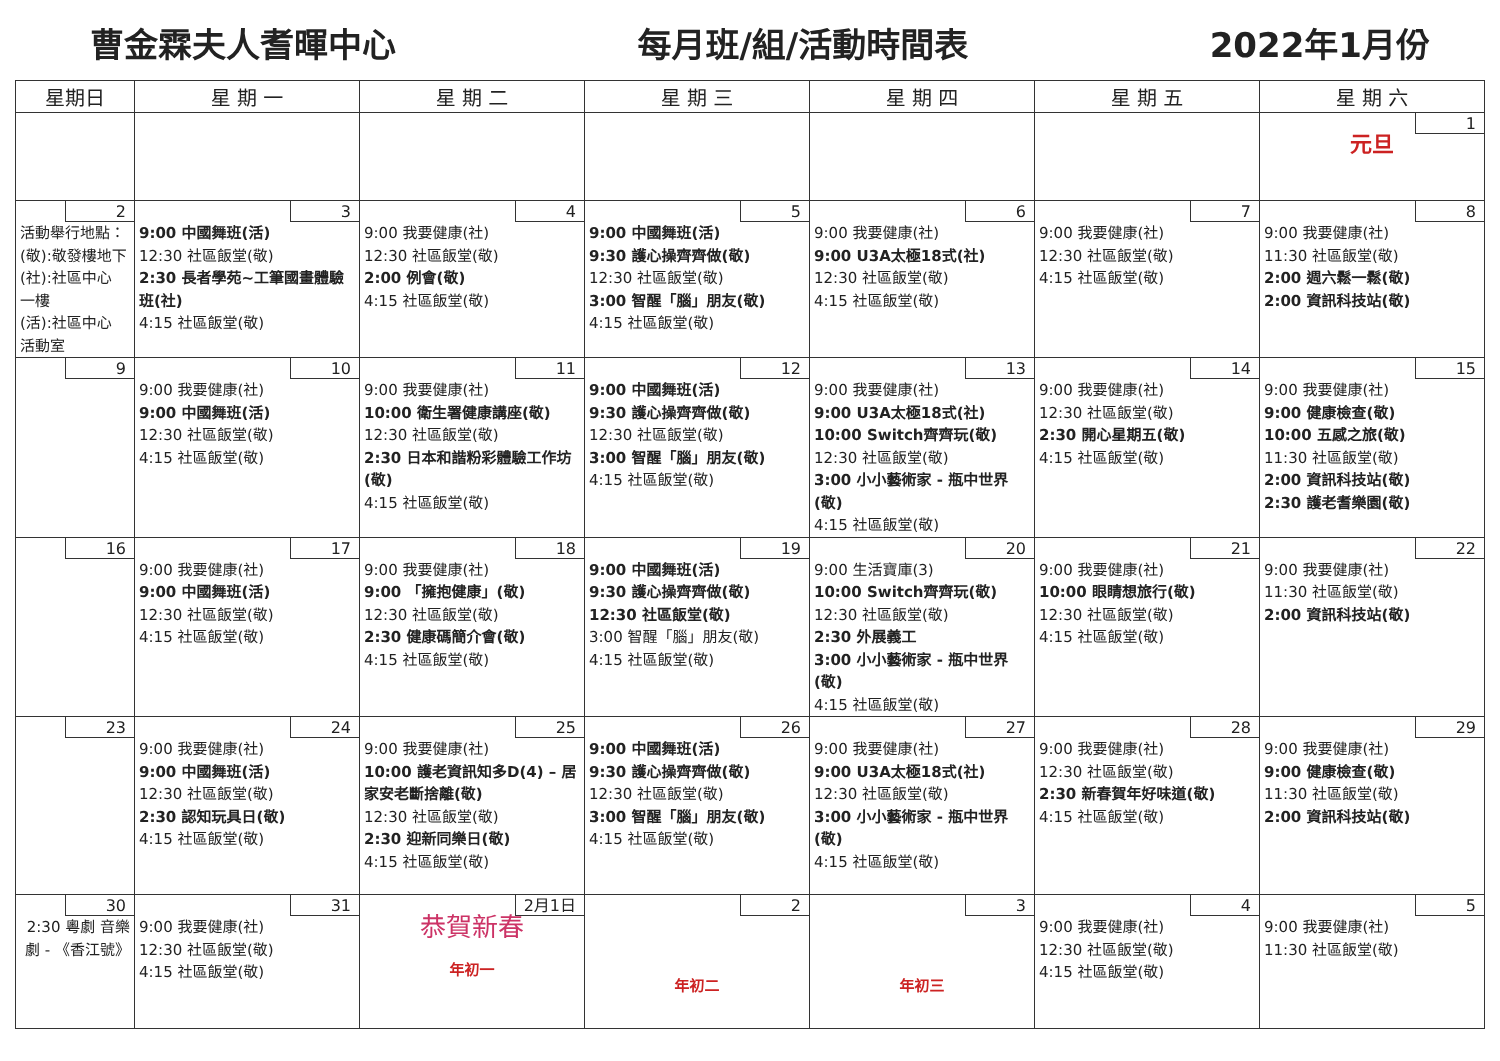曹金霖夫人耆暉中心 每月班/組/活動時間表 2022年1月份
| 星期日 | 星 期 一 | 星 期 二 | 星 期 三 | 星 期 四 | 星 期 五 | 星 期 六 |
| --- | --- | --- | --- | --- | --- | --- |
| | | | | | | 1 元旦 |
| 2 活動舉行地點： (敬):敬發樓地下 (社):社區中心 一樓 (活):社區中心 活動室 | 3 9:00 中國舞班(活) 12:30 社區飯堂(敬) 2:30 長者學苑~工筆國畫體驗班(社) 4:15 社區飯堂(敬) | 4 9:00 我要健康(社) 12:30 社區飯堂(敬) 2:00 例會(敬) 4:15 社區飯堂(敬) | 5 9:00 中國舞班(活) 9:30 護心操齊齊做(敬) 12:30 社區飯堂(敬) 3:00 智醒「腦」朋友(敬) 4:15 社區飯堂(敬) | 6 9:00 我要健康(社) 9:00 U3A太極18式(社) 12:30 社區飯堂(敬) 4:15 社區飯堂(敬) | 7 9:00 我要健康(社) 12:30 社區飯堂(敬) 4:15 社區飯堂(敬) | 8 9:00 我要健康(社) 11:30 社區飯堂(敬) 2:00 週六鬆一鬆(敬) 2:00 資訊科技站(敬) |
| 9 | 10 9:00 我要健康(社) 9:00 中國舞班(活) 12:30 社區飯堂(敬) 4:15 社區飯堂(敬) | 11 9:00 我要健康(社) 10:00 衛生署健康講座(敬) 12:30 社區飯堂(敬) 2:30 日本和諧粉彩體驗工作坊(敬) 4:15 社區飯堂(敬) | 12 9:00 中國舞班(活) 9:30 護心操齊齊做(敬) 12:30 社區飯堂(敬) 3:00 智醒「腦」朋友(敬) 4:15 社區飯堂(敬) | 13 9:00 我要健康(社) 9:00 U3A太極18式(社) 10:00 Switch齊齊玩(敬) 12:30 社區飯堂(敬) 3:00 小小藝術家 - 瓶中世界(敬) 4:15 社區飯堂(敬) | 14 9:00 我要健康(社) 12:30 社區飯堂(敬) 2:30 開心星期五(敬) 4:15 社區飯堂(敬) | 15 9:00 我要健康(社) 9:00 健康檢查(敬) 10:00 五感之旅(敬) 11:30 社區飯堂(敬) 2:00 資訊科技站(敬) 2:30 護老耆樂園(敬) |
| 16 | 17 9:00 我要健康(社) 9:00 中國舞班(活) 12:30 社區飯堂(敬) 4:15 社區飯堂(敬) | 18 9:00 我要健康(社) 9:00 「擁抱健康」(敬) 12:30 社區飯堂(敬) 2:30 健康碼簡介會(敬) 4:15 社區飯堂(敬) | 19 9:00 中國舞班(活) 9:30 護心操齊齊做(敬) 12:30 社區飯堂(敬) 3:00 智醒「腦」朋友(敬) 4:15 社區飯堂(敬) | 20 9:00 生活寶庫(3) 10:00 Switch齊齊玩(敬) 12:30 社區飯堂(敬) 2:30 外展義工 3:00 小小藝術家 - 瓶中世界(敬) 4:15 社區飯堂(敬) | 21 9:00 我要健康(社) 10:00 眼睛想旅行(敬) 12:30 社區飯堂(敬) 4:15 社區飯堂(敬) | 22 9:00 我要健康(社) 11:30 社區飯堂(敬) 2:00 資訊科技站(敬) |
| 23 | 24 9:00 我要健康(社) 9:00 中國舞班(活) 12:30 社區飯堂(敬) 2:30 認知玩具日(敬) 4:15 社區飯堂(敬) | 25 9:00 我要健康(社) 10:00 護老資訊知多D(4) – 居家安老斷捨離(敬) 12:30 社區飯堂(敬) 2:30 迎新同樂日(敬) 4:15 社區飯堂(敬) | 26 9:00 中國舞班(活) 9:30 護心操齊齊做(敬) 12:30 社區飯堂(敬) 3:00 智醒「腦」朋友(敬) 4:15 社區飯堂(敬) | 27 9:00 我要健康(社) 9:00 U3A太極18式(社) 12:30 社區飯堂(敬) 3:00 小小藝術家 - 瓶中世界(敬) 4:15 社區飯堂(敬) | 28 9:00 我要健康(社) 12:30 社區飯堂(敬) 2:30 新春賀年好味道(敬) 4:15 社區飯堂(敬) | 29 9:00 我要健康(社) 9:00 健康檢查(敬) 11:30 社區飯堂(敬) 2:00 資訊科技站(敬) |
| 30 2:30 粵劇 音樂劇 - 《香江號》 | 31 9:00 我要健康(社) 12:30 社區飯堂(敬) 4:15 社區飯堂(敬) | 2月1日 恭賀新春 年初一 | 2 年初二 | 3 年初三 | 4 9:00 我要健康(社) 12:30 社區飯堂(敬) 4:15 社區飯堂(敬) | 5 9:00 我要健康(社) 11:30 社區飯堂(敬) |